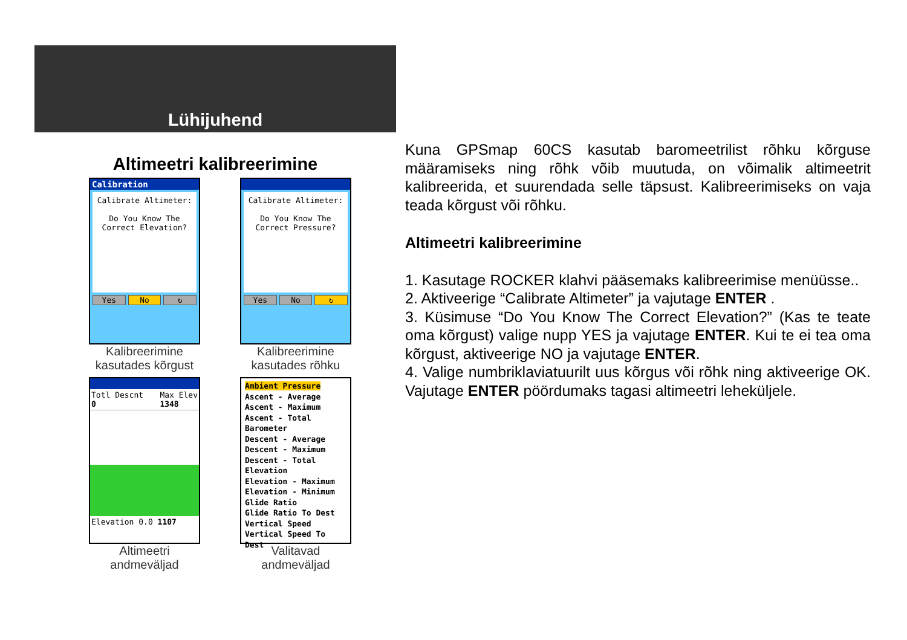Lühijuhend
Altimeetri kalibreerimine
Calibration
Calibrate Altimeter:
Do You Know The
Correct Elevation?
Yes No ↻
Kalibreerimine kasutades kõrgust
Calibrate Altimeter:
Do You Know The
Correct Pressure?
Yes No ↻
Kalibreerimine kasutades rõhku
Totl Descnt
0 Max Elev
1348
Elevation 0.0 1107
Altimeetri andmeväljad
Ambient Pressure
Ascent - Average
Ascent - Maximum
Ascent - Total
Barometer
Descent - Average
Descent - Maximum
Descent - Total
Elevation
Elevation - Maximum
Elevation - Minimum
Glide Ratio
Glide Ratio To Dest
Vertical Speed
Vertical Speed To Dest
Valitavad andmeväljad
Kuna GPSmap 60CS kasutab baromeetrilist rõhku kõrguse määramiseks ning rõhk võib muutuda, on võimalik altimeetrit kalibreerida, et suurendada selle täpsust. Kalibreerimiseks on vaja teada kõrgust või rõhku.
Altimeetri kalibreerimine
1. Kasutage ROCKER klahvi pääsemaks kalibreerimise menüüsse..
2. Aktiveerige “Calibrate Altimeter” ja vajutage ENTER .
3. Küsimuse “Do You Know The Correct Elevation?” (Kas te teate oma kõrgust) valige nupp YES ja vajutage ENTER. Kui te ei tea oma kõrgust, aktiveerige NO ja vajutage ENTER.
4. Valige numbriklaviatuurilt uus kõrgus või rõhk ning aktiveerige OK. Vajutage ENTER pöördumaks tagasi altimeetri leheküljele.